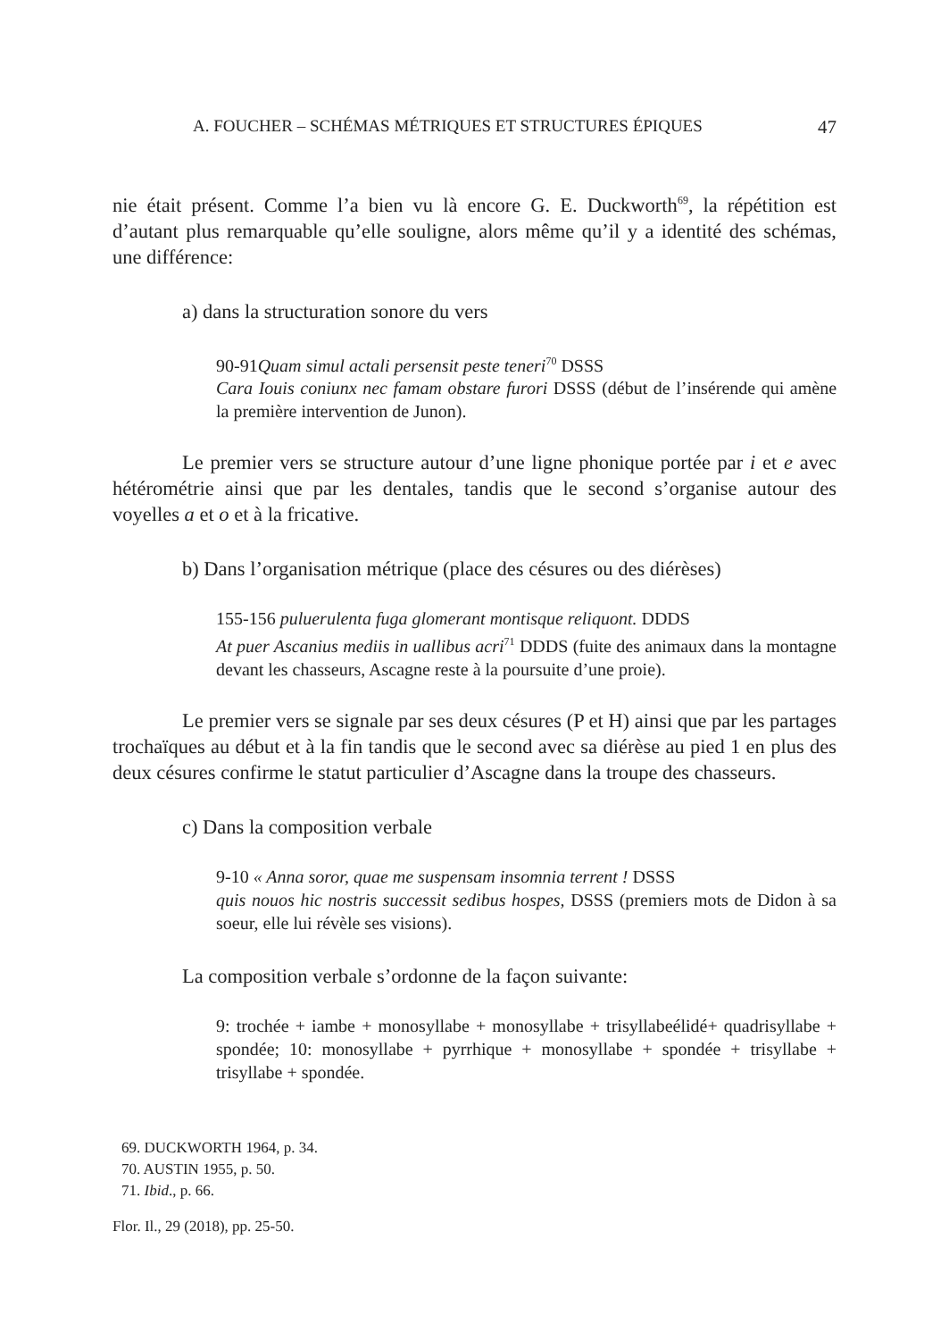A. FOUCHER – SCHÉMAS MÉTRIQUES ET STRUCTURES ÉPIQUES 47
nie était présent. Comme l’a bien vu là encore G. E. Duckworth<sup>69</sup>, la répétition est d’autant plus remarquable qu’elle souligne, alors même qu’il y a identité des schémas, une différence:
a) dans la structuration sonore du vers
90-91Quam simul actali persensit peste teneri<sup>70</sup> DSSS
Cara Iouis coniunx nec famam obstare furori DSSS (début de l’insérende qui amène la première intervention de Junon).
Le premier vers se structure autour d’une ligne phonique portée par i et e avec hétérométrie ainsi que par les dentales, tandis que le second s’organise autour des voyelles a et o et à la fricative.
b) Dans l’organisation métrique (place des césures ou des diérèses)
155-156 puluerulenta fuga glomerant montisque reliquont. DDDS
At puer Ascanius mediis in uallibus acri<sup>71</sup> DDDS (fuite des animaux dans la montagne devant les chasseurs, Ascagne reste à la poursuite d’une proie).
Le premier vers se signale par ses deux césures (P et H) ainsi que par les partages trochaïques au début et à la fin tandis que le second avec sa diérèse au pied 1 en plus des deux césures confirme le statut particulier d’Ascagne dans la troupe des chasseurs.
c) Dans la composition verbale
9-10 « Anna soror, quae me suspensam insomnia terrent ! DSSS
quis nouos hic nostris successit sedibus hospes, DSSS (premiers mots de Didon à sa soeur, elle lui révèle ses visions).
La composition verbale s’ordonne de la façon suivante:
9: trochée + iambe + monosyllabe + monosyllabe + trisyllabeélidé+ quadrisyllabe + spondée; 10: monosyllabe + pyrrhique + monosyllabe + spondée + trisyllabe + trisyllabe + spondée.
69. DUCKWORTH 1964, p. 34.
70. AUSTIN 1955, p. 50.
71. Ibid., p. 66.
Flor. Il., 29 (2018), pp. 25-50.